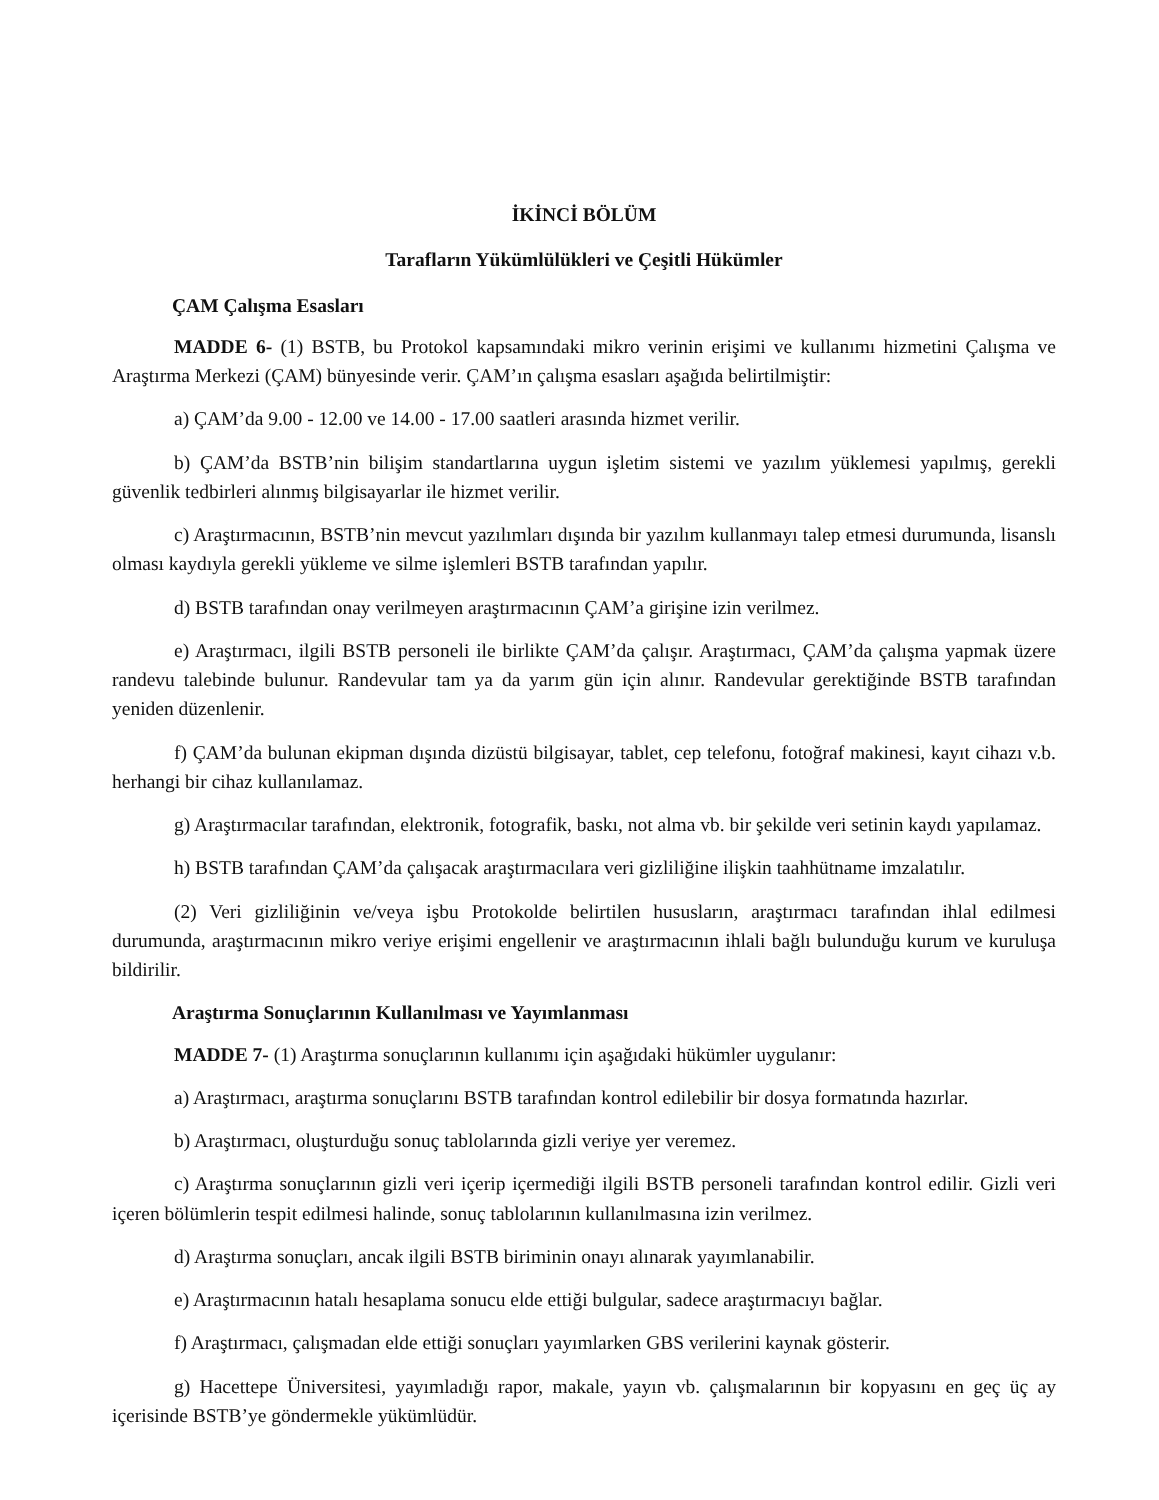İKİNCİ BÖLÜM
Tarafların Yükümlülükleri ve Çeşitli Hükümler
ÇAM Çalışma Esasları
MADDE 6- (1) BSTB, bu Protokol kapsamındaki mikro verinin erişimi ve kullanımı hizmetini Çalışma ve Araştırma Merkezi (ÇAM) bünyesinde verir. ÇAM’ın çalışma esasları aşağıda belirtilmiştir:
a) ÇAM’da 9.00 - 12.00 ve 14.00 - 17.00 saatleri arasında hizmet verilir.
b) ÇAM’da BSTB’nin bilişim standartlarına uygun işletim sistemi ve yazılım yüklemesi yapılmış, gerekli güvenlik tedbirleri alınmış bilgisayarlar ile hizmet verilir.
c) Araştırmacının, BSTB’nin mevcut yazılımları dışında bir yazılım kullanmayı talep etmesi durumunda, lisanslı olması kaydıyla gerekli yükleme ve silme işlemleri BSTB tarafından yapılır.
d) BSTB tarafından onay verilmeyen araştırmacının ÇAM’a girişine izin verilmez.
e) Araştırmacı, ilgili BSTB personeli ile birlikte ÇAM’da çalışır. Araştırmacı, ÇAM’da çalışma yapmak üzere randevu talebinde bulunur. Randevular tam ya da yarım gün için alınır. Randevular gerektiğinde BSTB tarafından yeniden düzenlenir.
f) ÇAM’da bulunan ekipman dışında dizüstü bilgisayar, tablet, cep telefonu, fotoğraf makinesi, kayıt cihazı v.b. herhangi bir cihaz kullanılamaz.
g) Araştırmacılar tarafından, elektronik, fotografik, baskı, not alma vb. bir şekilde veri setinin kaydı yapılamaz.
h) BSTB tarafından ÇAM’da çalışacak araştırmacılara veri gizliliğine ilişkin taahhütname imzalatılır.
(2) Veri gizliliğinin ve/veya işbu Protokolde belirtilen hususların, araştırmacı tarafından ihlal edilmesi durumunda, araştırmacının mikro veriye erişimi engellenir ve araştırmacının ihlali bağlı bulunduğu kurum ve kuruluşa bildirilir.
Araştırma Sonuçlarının Kullanılması ve Yayımlanması
MADDE 7- (1) Araştırma sonuçlarının kullanımı için aşağıdaki hükümler uygulanır:
a) Araştırmacı, araştırma sonuçlarını BSTB tarafından kontrol edilebilir bir dosya formatında hazırlar.
b) Araştırmacı, oluşturduğu sonuç tablolarında gizli veriye yer veremez.
c) Araştırma sonuçlarının gizli veri içerip içermediği ilgili BSTB personeli tarafından kontrol edilir. Gizli veri içeren bölümlerin tespit edilmesi halinde, sonuç tablolarının kullanılmasına izin verilmez.
d) Araştırma sonuçları, ancak ilgili BSTB biriminin onayı alınarak yayımlanabilir.
e) Araştırmacının hatalı hesaplama sonucu elde ettiği bulgular, sadece araştırmacıyı bağlar.
f) Araştırmacı, çalışmadan elde ettiği sonuçları yayımlarken GBS verilerini kaynak gösterir.
g) Hacettepe Üniversitesi, yayımladığı rapor, makale, yayın vb. çalışmalarının bir kopyasını en geç üç ay içerisinde BSTB’ye göndermekle yükümlüdür.